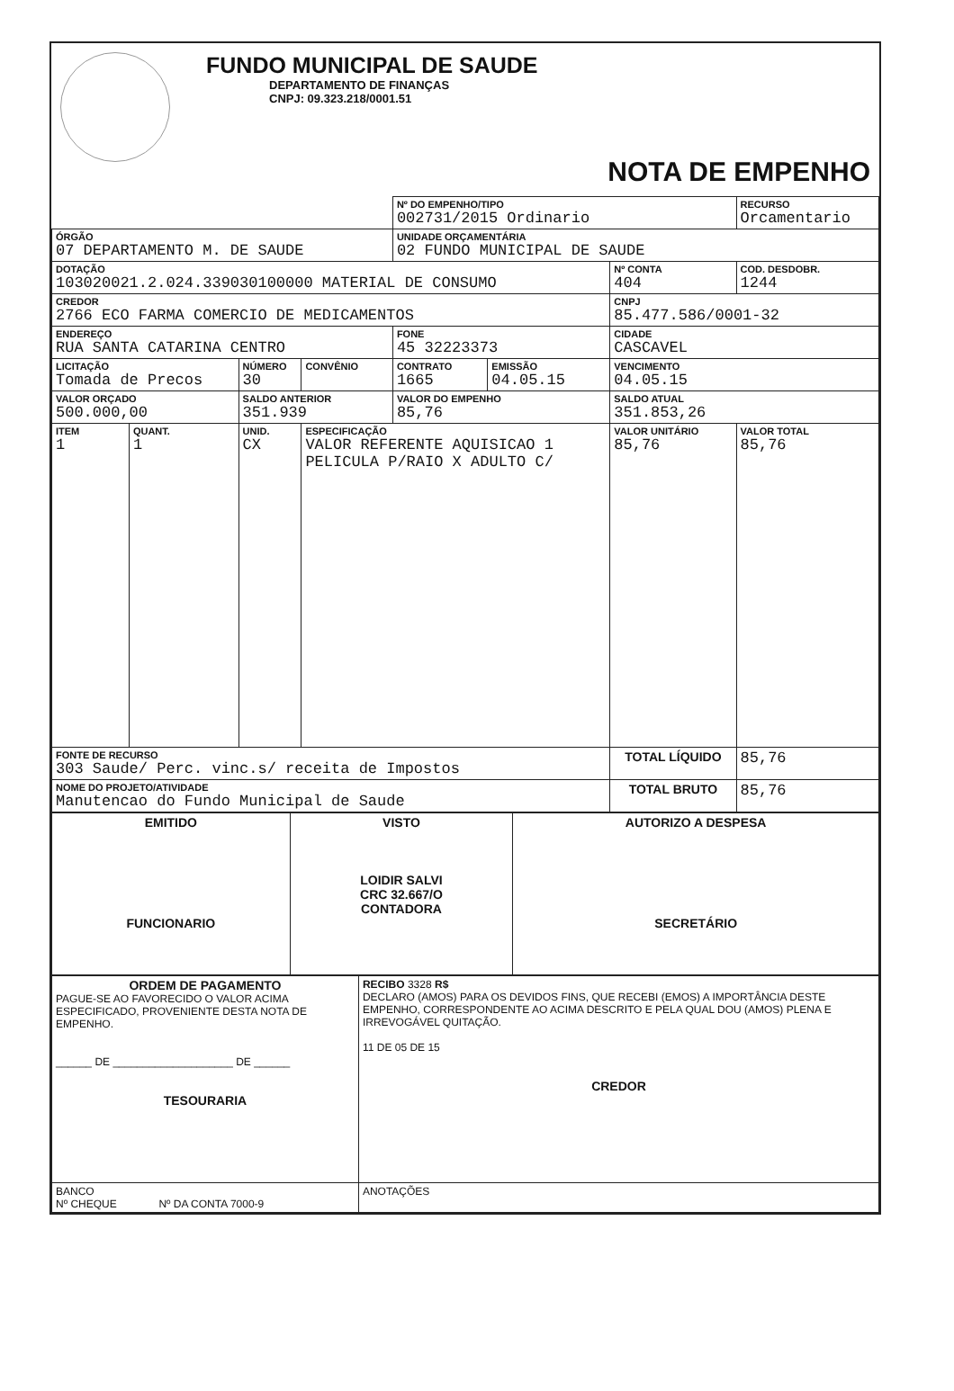FUNDO MUNICIPAL DE SAUDE
DEPARTAMENTO DE FINANÇAS
CNPJ: 09.323.218/0001.51
NOTA DE EMPENHO
| | | | | Nº DO EMPENHO/TIPO 002731/2015 Ordinario | | | RECURSO Orcamentario |
| ÓRGÃO 07 DEPARTAMENTO M. DE SAUDE | | | | UNIDADE ORÇAMENTÁRIA 02 FUNDO MUNICIPAL DE SAUDE | | | |
| DOTAÇÃO 103020021.2.024.339030100000 MATERIAL DE CONSUMO | | | | | | Nº CONTA 404 | COD. DESDOBR. 1244 |
| CREDOR 2766 ECO FARMA COMERCIO DE MEDICAMENTOS | | | | | | CNPJ 85.477.586/0001-32 | |
| ENDEREÇO RUA SANTA CATARINA CENTRO | | | | FONE 45 32223373 | | CIDADE CASCAVEL | |
| LICITAÇÃO Tomada de Precos | | NÚMERO 30 | CONVÊNIO | CONTRATO 1665 | EMISSÃO 04.05.15 | VENCIMENTO 04.05.15 | |
| VALOR ORÇADO 500.000,00 | | SALDO ANTERIOR 351.939 | | VALOR DO EMPENHO 85,76 | | SALDO ATUAL 351.853,26 | |
| ITEM 1 | QUANT. 1 | UNID. CX | ESPECIFICAÇÃO VALOR REFERENTE AQUISICAO 1 PELICULA P/RAIO X ADULTO C/ | | | VALOR UNITÁRIO 85,76 | VALOR TOTAL 85,76 |
| FONTE DE RECURSO 303 Saude/ Perc. vinc.s/ receita de Impostos | | | | | | TOTAL LÍQUIDO | 85,76 |
| NOME DO PROJETO/ATIVIDADE Manutencao do Fundo Municipal de Saude | | | | | | TOTAL BRUTO | 85,76 |
| EMITIDO FUNCIONARIO | VISTO LOIDIR SALVI CRC 32.667/O CONTADORA | AUTORIZO A DESPESA SECRETÁRIO |
| ORDEM DE PAGAMENTO PAGUE-SE AO FAVORECIDO O VALOR ACIMA ESPECIFICADO, PROVENIENTE DESTA NOTA DE EMPENHO. ______ DE ____________________ DE ______ TESOURARIA | RECIBO 3328 R$ DECLARO (AMOS) PARA OS DEVIDOS FINS, QUE RECEBI (EMOS) A IMPORTÂNCIA DESTE EMPENHO, CORRESPONDENTE AO ACIMA DESCRITO E PELA QUAL DOU (AMOS) PLENA E IRREVOGÁVEL QUITAÇÃO. 11 DE 05 DE 15 CREDOR |
| BANCO Nº CHEQUE Nº DA CONTA 7000-9 | ANOTAÇÕES |